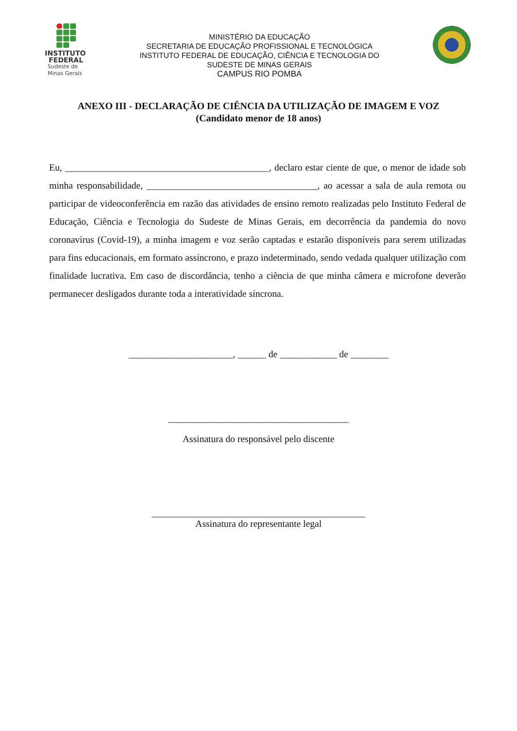INSTITUTO
FEDERAL
Sudeste de
Minas Gerais
MINISTÉRIO DA EDUCAÇÃO
SECRETARIA DE EDUCAÇÃO PROFISSIONAL E TECNOLÓGICA
INSTITUTO FEDERAL DE EDUCAÇÃO, CIÊNCIA E TECNOLOGIA DO
SUDESTE DE MINAS GERAIS
CAMPUS RIO POMBA
ANEXO III - DECLARAÇÃO DE CIÊNCIA DA UTILIZAÇÃO DE IMAGEM E VOZ
(Candidato menor de 18 anos)
Eu, ___________________________________________, declaro estar ciente de que, o menor de idade sob minha responsabilidade, ____________________________________, ao acessar a sala de aula remota ou participar de videoconferência em razão das atividades de ensino remoto realizadas pelo Instituto Federal de Educação, Ciência e Tecnologia do Sudeste de Minas Gerais, em decorrência da pandemia do novo coronavírus (Covid-19), a minha imagem e voz serão captadas e estarão disponíveis para serem utilizadas para fins educacionais, em formato assíncrono, e prazo indeterminado, sendo vedada qualquer utilização com finalidade lucrativa. Em caso de discordância, tenho a ciência de que minha câmera e microfone deverão permanecer desligados durante toda a interatividade síncrona.
______________________, ______ de ____________ de ________
______________________________________
Assinatura do responsável pelo discente
_____________________________________________
Assinatura do representante legal